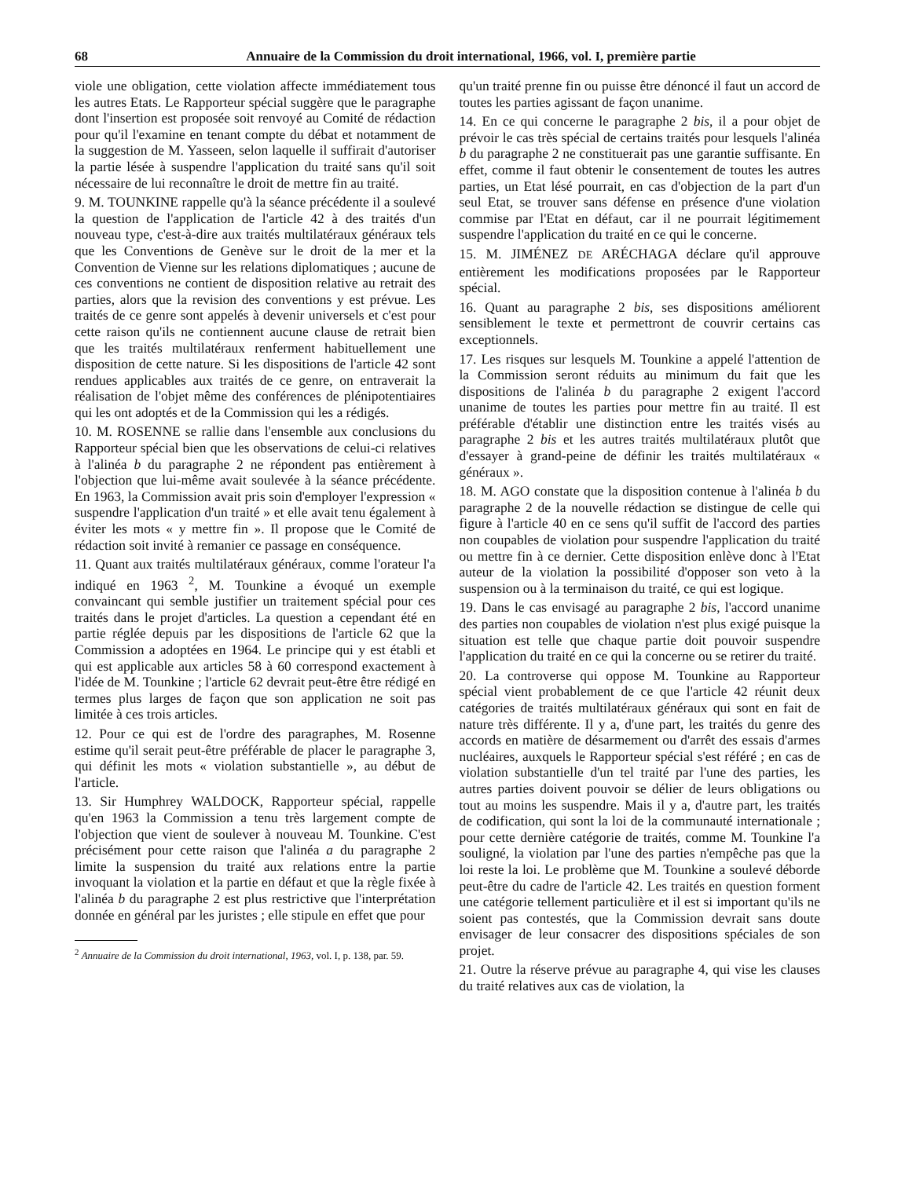68 Annuaire de la Commission du droit international, 1966, vol. I, première partie
viole une obligation, cette violation affecte immédiatement tous les autres Etats. Le Rapporteur spécial suggère que le paragraphe dont l'insertion est proposée soit renvoyé au Comité de rédaction pour qu'il l'examine en tenant compte du débat et notamment de la suggestion de M. Yasseen, selon laquelle il suffirait d'autoriser la partie lésée à suspendre l'application du traité sans qu'il soit nécessaire de lui reconnaître le droit de mettre fin au traité.
9. M. TOUNKINE rappelle qu'à la séance précédente il a soulevé la question de l'application de l'article 42 à des traités d'un nouveau type, c'est-à-dire aux traités multilatéraux généraux tels que les Conventions de Genève sur le droit de la mer et la Convention de Vienne sur les relations diplomatiques ; aucune de ces conventions ne contient de disposition relative au retrait des parties, alors que la revision des conventions y est prévue. Les traités de ce genre sont appelés à devenir universels et c'est pour cette raison qu'ils ne contiennent aucune clause de retrait bien que les traités multilatéraux renferment habituellement une disposition de cette nature. Si les dispositions de l'article 42 sont rendues applicables aux traités de ce genre, on entraverait la réalisation de l'objet même des conférences de plénipotentiaires qui les ont adoptés et de la Commission qui les a rédigés.
10. M. ROSENNE se rallie dans l'ensemble aux conclusions du Rapporteur spécial bien que les observations de celui-ci relatives à l'alinéa b du paragraphe 2 ne répondent pas entièrement à l'objection que lui-même avait soulevée à la séance précédente. En 1963, la Commission avait pris soin d'employer l'expression « suspendre l'application d'un traité » et elle avait tenu également à éviter les mots « y mettre fin ». Il propose que le Comité de rédaction soit invité à remanier ce passage en conséquence.
11. Quant aux traités multilatéraux généraux, comme l'orateur l'a indiqué en 1963 <sup>2</sup>, M. Tounkine a évoqué un exemple convaincant qui semble justifier un traitement spécial pour ces traités dans le projet d'articles. La question a cependant été en partie réglée depuis par les dispositions de l'article 62 que la Commission a adoptées en 1964. Le principe qui y est établi et qui est applicable aux articles 58 à 60 correspond exactement à l'idée de M. Tounkine ; l'article 62 devrait peut-être être rédigé en termes plus larges de façon que son application ne soit pas limitée à ces trois articles.
12. Pour ce qui est de l'ordre des paragraphes, M. Rosenne estime qu'il serait peut-être préférable de placer le paragraphe 3, qui définit les mots « violation substantielle », au début de l'article.
13. Sir Humphrey WALDOCK, Rapporteur spécial, rappelle qu'en 1963 la Commission a tenu très largement compte de l'objection que vient de soulever à nouveau M. Tounkine. C'est précisément pour cette raison que l'alinéa a du paragraphe 2 limite la suspension du traité aux relations entre la partie invoquant la violation et la partie en défaut et que la règle fixée à l'alinéa b du paragraphe 2 est plus restrictive que l'interprétation donnée en général par les juristes ; elle stipule en effet que pour
<sup>2</sup> Annuaire de la Commission du droit international, 1963, vol. I, p. 138, par. 59.
qu'un traité prenne fin ou puisse être dénoncé il faut un accord de toutes les parties agissant de façon unanime.
14. En ce qui concerne le paragraphe 2 bis, il a pour objet de prévoir le cas très spécial de certains traités pour lesquels l'alinéa b du paragraphe 2 ne constituerait pas une garantie suffisante. En effet, comme il faut obtenir le consentement de toutes les autres parties, un Etat lésé pourrait, en cas d'objection de la part d'un seul Etat, se trouver sans défense en présence d'une violation commise par l'Etat en défaut, car il ne pourrait légitimement suspendre l'application du traité en ce qui le concerne.
15. M. JIMÉNEZ DE ARÉCHAGA déclare qu'il approuve entièrement les modifications proposées par le Rapporteur spécial.
16. Quant au paragraphe 2 bis, ses dispositions améliorent sensiblement le texte et permettront de couvrir certains cas exceptionnels.
17. Les risques sur lesquels M. Tounkine a appelé l'attention de la Commission seront réduits au minimum du fait que les dispositions de l'alinéa b du paragraphe 2 exigent l'accord unanime de toutes les parties pour mettre fin au traité. Il est préférable d'établir une distinction entre les traités visés au paragraphe 2 bis et les autres traités multilatéraux plutôt que d'essayer à grand-peine de définir les traités multilatéraux « généraux ».
18. M. AGO constate que la disposition contenue à l'alinéa b du paragraphe 2 de la nouvelle rédaction se distingue de celle qui figure à l'article 40 en ce sens qu'il suffit de l'accord des parties non coupables de violation pour suspendre l'application du traité ou mettre fin à ce dernier. Cette disposition enlève donc à l'Etat auteur de la violation la possibilité d'opposer son veto à la suspension ou à la terminaison du traité, ce qui est logique.
19. Dans le cas envisagé au paragraphe 2 bis, l'accord unanime des parties non coupables de violation n'est plus exigé puisque la situation est telle que chaque partie doit pouvoir suspendre l'application du traité en ce qui la concerne ou se retirer du traité.
20. La controverse qui oppose M. Tounkine au Rapporteur spécial vient probablement de ce que l'article 42 réunit deux catégories de traités multilatéraux généraux qui sont en fait de nature très différente. Il y a, d'une part, les traités du genre des accords en matière de désarmement ou d'arrêt des essais d'armes nucléaires, auxquels le Rapporteur spécial s'est référé ; en cas de violation substantielle d'un tel traité par l'une des parties, les autres parties doivent pouvoir se délier de leurs obligations ou tout au moins les suspendre. Mais il y a, d'autre part, les traités de codification, qui sont la loi de la communauté internationale ; pour cette dernière catégorie de traités, comme M. Tounkine l'a souligné, la violation par l'une des parties n'empêche pas que la loi reste la loi. Le problème que M. Tounkine a soulevé déborde peut-être du cadre de l'article 42. Les traités en question forment une catégorie tellement particulière et il est si important qu'ils ne soient pas contestés, que la Commission devrait sans doute envisager de leur consacrer des dispositions spéciales de son projet.
21. Outre la réserve prévue au paragraphe 4, qui vise les clauses du traité relatives aux cas de violation, la